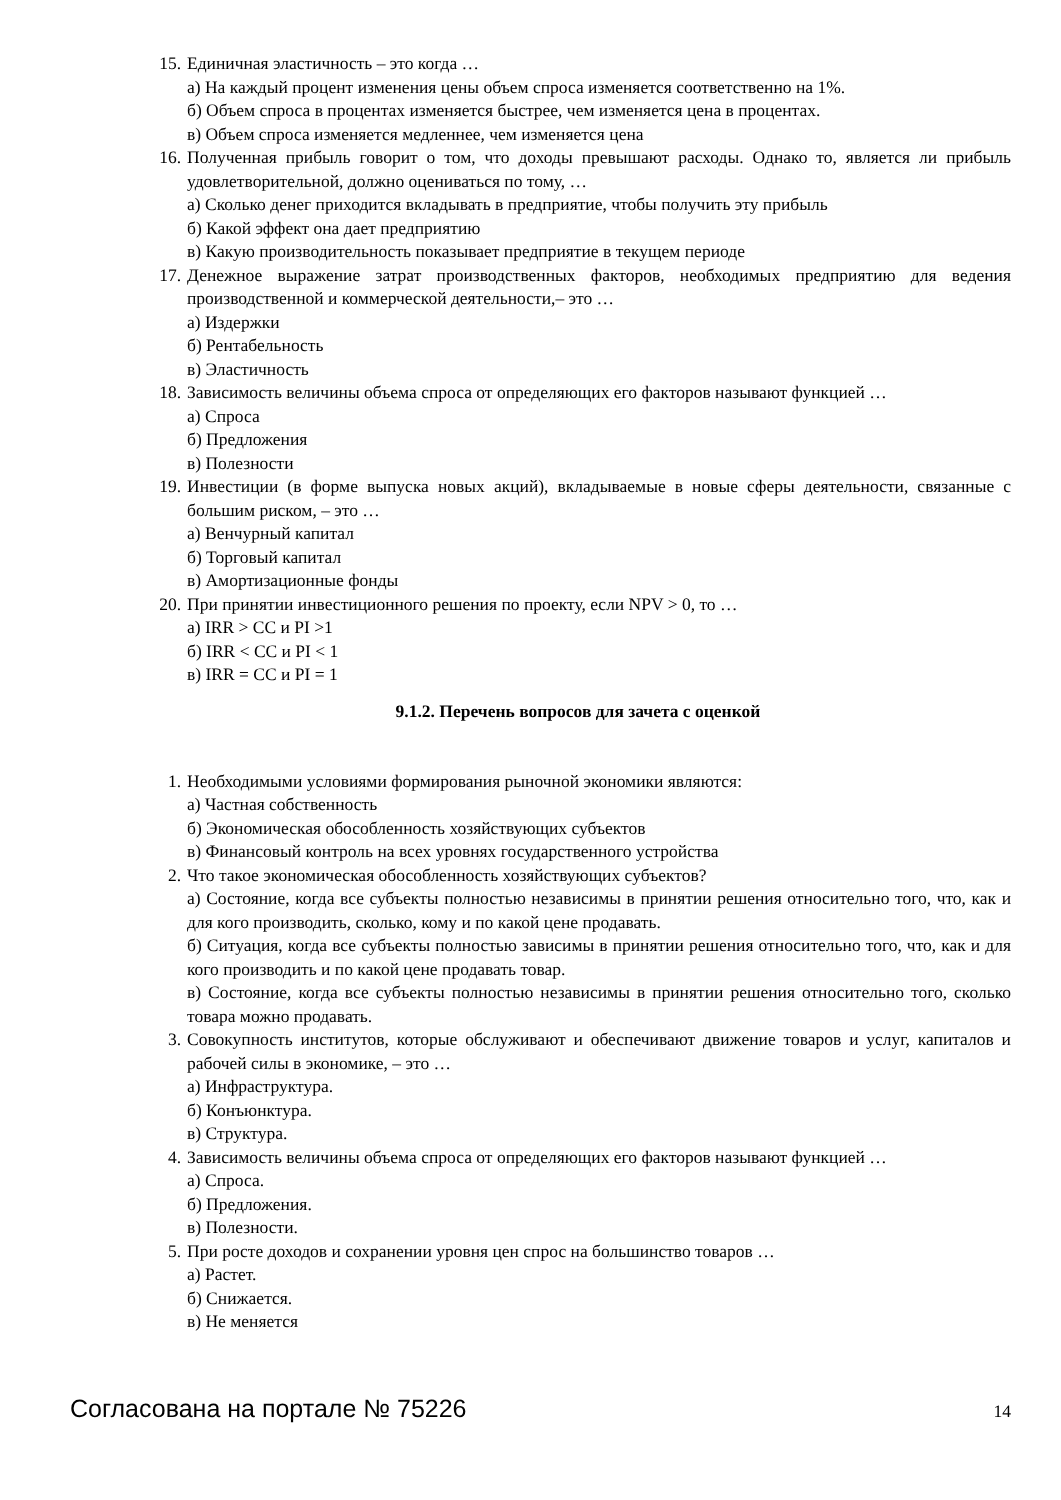15. Единичная эластичность – это когда …
а) На каждый процент изменения цены объем спроса изменяется соответственно на 1%.
б) Объем спроса в процентах изменяется быстрее, чем изменяется цена в процентах.
в) Объем спроса изменяется медленнее, чем изменяется цена
16. Полученная прибыль говорит о том, что доходы превышают расходы. Однако то, является ли прибыль удовлетворительной, должно оцениваться по тому, …
а) Сколько денег приходится вкладывать в предприятие, чтобы получить эту прибыль
б) Какой эффект она дает предприятию
в) Какую производительность показывает предприятие в текущем периоде
17. Денежное выражение затрат производственных факторов, необходимых предприятию для ведения производственной и коммерческой деятельности,– это …
а) Издержки
б) Рентабельность
в) Эластичность
18. Зависимость величины объема спроса от определяющих его факторов называют функцией …
а) Спроса
б) Предложения
в) Полезности
19. Инвестиции (в форме выпуска новых акций), вкладываемые в новые сферы деятельности, связанные с большим риском, – это …
а) Венчурный капитал
б) Торговый капитал
в) Амортизационные фонды
20. При принятии инвестиционного решения по проекту, если NPV > 0, то …
а) IRR > CC и PI >1
б) IRR < CC и PI < 1
в) IRR = CC и PI = 1
9.1.2. Перечень вопросов для зачета с оценкой
1. Необходимыми условиями формирования рыночной экономики являются:
а) Частная собственность
б) Экономическая обособленность хозяйствующих субъектов
в) Финансовый контроль на всех уровнях государственного устройства
2. Что такое экономическая обособленность хозяйствующих субъектов?
а) Состояние, когда все субъекты полностью независимы в принятии решения относительно того, что, как и для кого производить, сколько, кому и по какой цене продавать.
б) Ситуация, когда все субъекты полностью зависимы в принятии решения относительно того, что, как и для кого производить и по какой цене продавать товар.
в) Состояние, когда все субъекты полностью независимы в принятии решения относительно того, сколько товара можно продавать.
3. Совокупность институтов, которые обслуживают и обеспечивают движение товаров и услуг, капиталов и рабочей силы в экономике, – это …
а) Инфраструктура.
б) Конъюнктура.
в) Структура.
4. Зависимость величины объема спроса от определяющих его факторов называют функцией …
а) Спроса.
б) Предложения.
в) Полезности.
5. При росте доходов и сохранении уровня цен спрос на большинство товаров …
а) Растет.
б) Снижается.
в) Не меняется
Согласована на портале № 75226 14